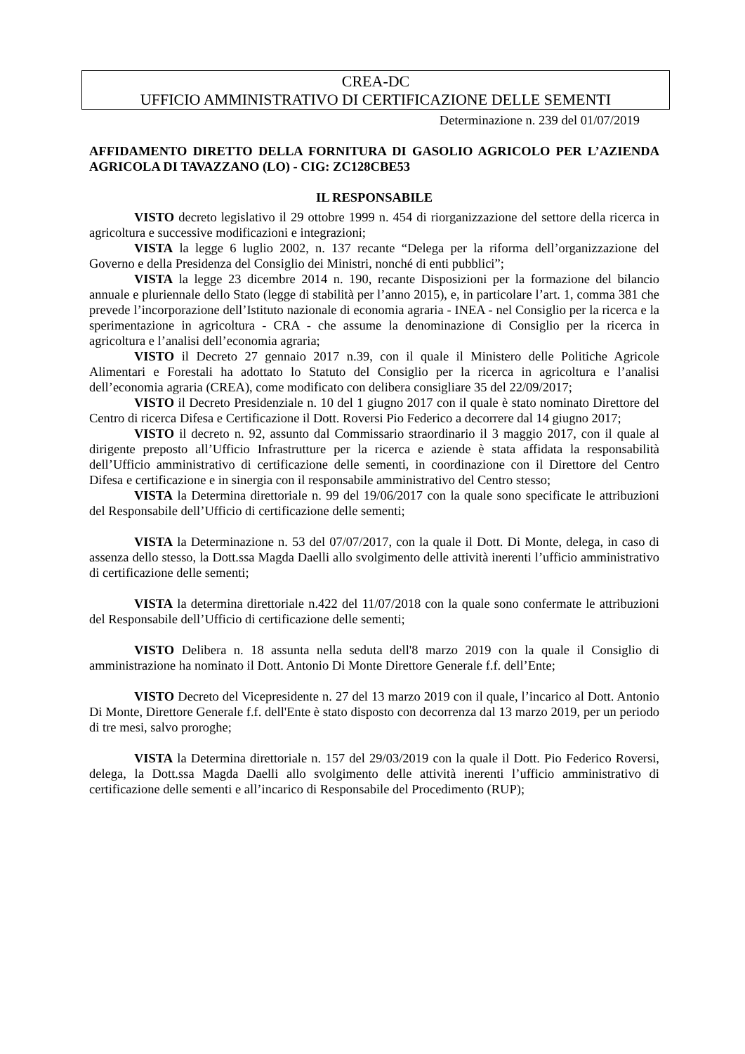CREA-DC
UFFICIO AMMINISTRATIVO DI CERTIFICAZIONE DELLE SEMENTI
Determinazione n. 239 del 01/07/2019
AFFIDAMENTO DIRETTO DELLA FORNITURA DI GASOLIO AGRICOLO PER L’AZIENDA AGRICOLA DI TAVAZZANO (LO) - CIG: ZC128CBE53
IL RESPONSABILE
VISTO decreto legislativo il 29 ottobre 1999 n. 454 di riorganizzazione del settore della ricerca in agricoltura e successive modificazioni e integrazioni;
VISTA la legge 6 luglio 2002, n. 137 recante “Delega per la riforma dell’organizzazione del Governo e della Presidenza del Consiglio dei Ministri, nonché di enti pubblici”;
VISTA la legge 23 dicembre 2014 n. 190, recante Disposizioni per la formazione del bilancio annuale e pluriennale dello Stato (legge di stabilità per l’anno 2015), e, in particolare l’art. 1, comma 381 che prevede l’incorporazione dell’Istituto nazionale di economia agraria - INEA - nel Consiglio per la ricerca e la sperimentazione in agricoltura - CRA - che assume la denominazione di Consiglio per la ricerca in agricoltura e l’analisi dell’economia agraria;
VISTO il Decreto 27 gennaio 2017 n.39, con il quale il Ministero delle Politiche Agricole Alimentari e Forestali ha adottato lo Statuto del Consiglio per la ricerca in agricoltura e l’analisi dell’economia agraria (CREA), come modificato con delibera consigliare 35 del 22/09/2017;
VISTO il Decreto Presidenziale n. 10 del 1 giugno 2017 con il quale è stato nominato Direttore del Centro di ricerca Difesa e Certificazione il Dott. Roversi Pio Federico a decorrere dal 14 giugno 2017;
VISTO il decreto n. 92, assunto dal Commissario straordinario il 3 maggio 2017, con il quale al dirigente preposto all’Ufficio Infrastrutture per la ricerca e aziende è stata affidata la responsabilità dell’Ufficio amministrativo di certificazione delle sementi, in coordinazione con il Direttore del Centro Difesa e certificazione e in sinergia con il responsabile amministrativo del Centro stesso;
VISTA la Determina direttoriale n. 99 del 19/06/2017 con la quale sono specificate le attribuzioni del Responsabile dell’Ufficio di certificazione delle sementi;
VISTA la Determinazione n. 53 del 07/07/2017, con la quale il Dott. Di Monte, delega, in caso di assenza dello stesso, la Dott.ssa Magda Daelli allo svolgimento delle attività inerenti l’ufficio amministrativo di certificazione delle sementi;
VISTA la determina direttoriale n.422 del 11/07/2018 con la quale sono confermate le attribuzioni del Responsabile dell’Ufficio di certificazione delle sementi;
VISTO Delibera n. 18 assunta nella seduta dell'8 marzo 2019 con la quale il Consiglio di amministrazione ha nominato il Dott. Antonio Di Monte Direttore Generale f.f. dell’Ente;
VISTO Decreto del Vicepresidente n. 27 del 13 marzo 2019 con il quale, l’incarico al Dott. Antonio Di Monte, Direttore Generale f.f. dell'Ente è stato disposto con decorrenza dal 13 marzo 2019, per un periodo di tre mesi, salvo proroghe;
VISTA la Determina direttoriale n. 157 del 29/03/2019 con la quale il Dott. Pio Federico Roversi, delega, la Dott.ssa Magda Daelli allo svolgimento delle attività inerenti l’ufficio amministrativo di certificazione delle sementi e all’incarico di Responsabile del Procedimento (RUP);